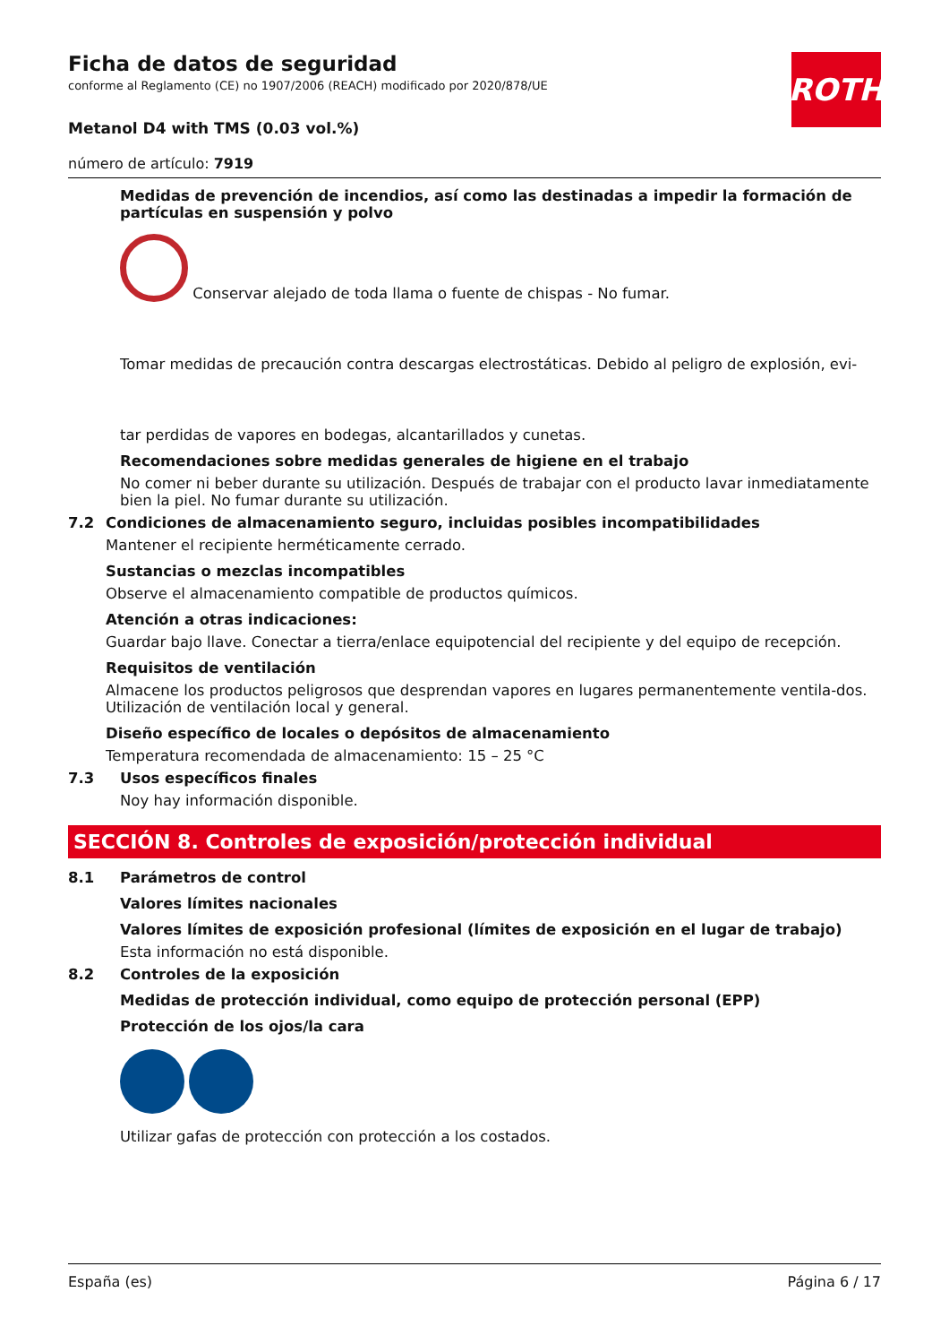ROTH
Ficha de datos de seguridad
conforme al Reglamento (CE) no 1907/2006 (REACH) modificado por 2020/878/UE
Metanol D4 with TMS (0.03 vol.%)
número de artículo: 7919
Medidas de prevención de incendios, así como las destinadas a impedir la formación de partículas en suspensión y polvo
Conservar alejado de toda llama o fuente de chispas - No fumar.
Tomar medidas de precaución contra descargas electrostáticas. Debido al peligro de explosión, evi-
tar perdidas de vapores en bodegas, alcantarillados y cunetas.
Recomendaciones sobre medidas generales de higiene en el trabajo
No comer ni beber durante su utilización. Después de trabajar con el producto lavar inmediatamente bien la piel. No fumar durante su utilización.
7.2 Condiciones de almacenamiento seguro, incluidas posibles incompatibilidades
Mantener el recipiente herméticamente cerrado.
Sustancias o mezclas incompatibles
Observe el almacenamiento compatible de productos químicos.
Atención a otras indicaciones:
Guardar bajo llave. Conectar a tierra/enlace equipotencial del recipiente y del equipo de recepción.
Requisitos de ventilación
Almacene los productos peligrosos que desprendan vapores en lugares permanentemente ventila-dos. Utilización de ventilación local y general.
Diseño específico de locales o depósitos de almacenamiento
Temperatura recomendada de almacenamiento: 15 – 25 °C
7.3 Usos específicos finales
Noy hay información disponible.
SECCIÓN 8. Controles de exposición/protección individual
8.1 Parámetros de control
Valores límites nacionales
Valores límites de exposición profesional (límites de exposición en el lugar de trabajo)
Esta información no está disponible.
8.2 Controles de la exposición
Medidas de protección individual, como equipo de protección personal (EPP)
Protección de los ojos/la cara
Utilizar gafas de protección con protección a los costados.
España (es) Página 6 / 17